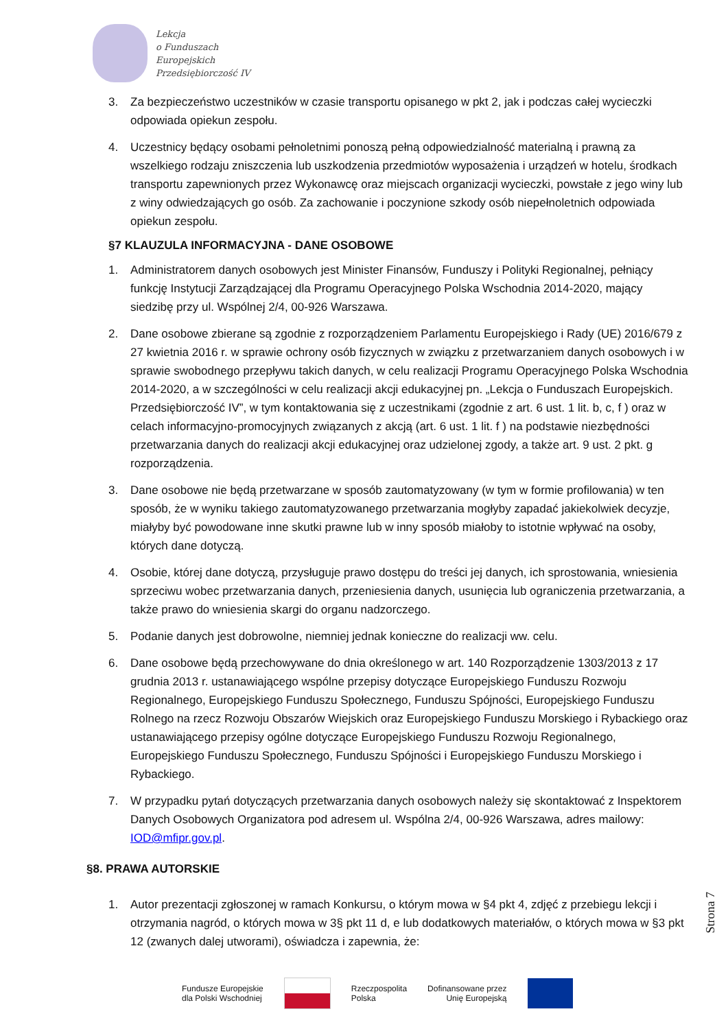Lekcja
o Funduszach
Europejskich
Przedsiębiorczość IV
3. Za bezpieczeństwo uczestników w czasie transportu opisanego w pkt 2, jak i podczas całej wycieczki odpowiada opiekun zespołu.
4. Uczestnicy będący osobami pełnoletnimi ponoszą pełną odpowiedzialność materialną i prawną za wszelkiego rodzaju zniszczenia lub uszkodzenia przedmiotów wyposażenia i urządzeń w hotelu, środkach transportu zapewnionych przez Wykonawcę oraz miejscach organizacji wycieczki, powstałe z jego winy lub z winy odwiedzających go osób. Za zachowanie i poczynione szkody osób niepełnoletnich odpowiada opiekun zespołu.
§7 KLAUZULA INFORMACYJNA - DANE OSOBOWE
1. Administratorem danych osobowych jest Minister Finansów, Funduszy i Polityki Regionalnej, pełniący funkcję Instytucji Zarządzającej dla Programu Operacyjnego Polska Wschodnia 2014-2020, mający siedzibę przy ul. Wspólnej 2/4, 00-926 Warszawa.
2. Dane osobowe zbierane są zgodnie z rozporządzeniem Parlamentu Europejskiego i Rady (UE) 2016/679 z 27 kwietnia 2016 r. w sprawie ochrony osób fizycznych w związku z przetwarzaniem danych osobowych i w sprawie swobodnego przepływu takich danych, w celu realizacji Programu Operacyjnego Polska Wschodnia 2014-2020, a w szczególności w celu realizacji akcji edukacyjnej pn. „Lekcja o Funduszach Europejskich. Przedsiębiorczość IV”, w tym kontaktowania się z uczestnikami (zgodnie z art. 6 ust. 1 lit. b, c, f ) oraz w celach informacyjno-promocyjnych związanych z akcją (art. 6 ust. 1 lit. f ) na podstawie niezbędności przetwarzania danych do realizacji akcji edukacyjnej oraz udzielonej zgody, a także art. 9 ust. 2 pkt. g rozporządzenia.
3. Dane osobowe nie będą przetwarzane w sposób zautomatyzowany (w tym w formie profilowania) w ten sposób, że w wyniku takiego zautomatyzowanego przetwarzania mogłyby zapadać jakiekolwiek decyzje, miałyby być powodowane inne skutki prawne lub w inny sposób miałoby to istotnie wpływać na osoby, których dane dotyczą.
4. Osobie, której dane dotyczą, przysługuje prawo dostępu do treści jej danych, ich sprostowania, wniesienia sprzeciwu wobec przetwarzania danych, przeniesienia danych, usunięcia lub ograniczenia przetwarzania, a także prawo do wniesienia skargi do organu nadzorczego.
5. Podanie danych jest dobrowolne, niemniej jednak konieczne do realizacji ww. celu.
6. Dane osobowe będą przechowywane do dnia określonego w art. 140 Rozporządzenie 1303/2013 z 17 grudnia 2013 r. ustanawiającego wspólne przepisy dotyczące Europejskiego Funduszu Rozwoju Regionalnego, Europejskiego Funduszu Społecznego, Funduszu Spójności, Europejskiego Funduszu Rolnego na rzecz Rozwoju Obszarów Wiejskich oraz Europejskiego Funduszu Morskiego i Rybackiego oraz ustanawiającego przepisy ogólne dotyczące Europejskiego Funduszu Rozwoju Regionalnego, Europejskiego Funduszu Społecznego, Funduszu Spójności i Europejskiego Funduszu Morskiego i Rybackiego.
7. W przypadku pytań dotyczących przetwarzania danych osobowych należy się skontaktować z Inspektorem Danych Osobowych Organizatora pod adresem ul. Wspólna 2/4, 00-926 Warszawa, adres mailowy: IOD@mfipr.gov.pl.
§8. PRAWA AUTORSKIE
1. Autor prezentacji zgłoszonej w ramach Konkursu, o którym mowa w §4 pkt 4, zdjęć z przebiegu lekcji i otrzymania nagród, o których mowa w 3§ pkt 11 d, e lub dodatkowych materiałów, o których mowa w §3 pkt 12 (zwanych dalej utworami), oświadcza i zapewnia, że:
Strona 7
Fundusze Europejskie
dla Polski Wschodniej
Rzeczpospolita
Polska
Dofinansowane przez
Unię Europejską